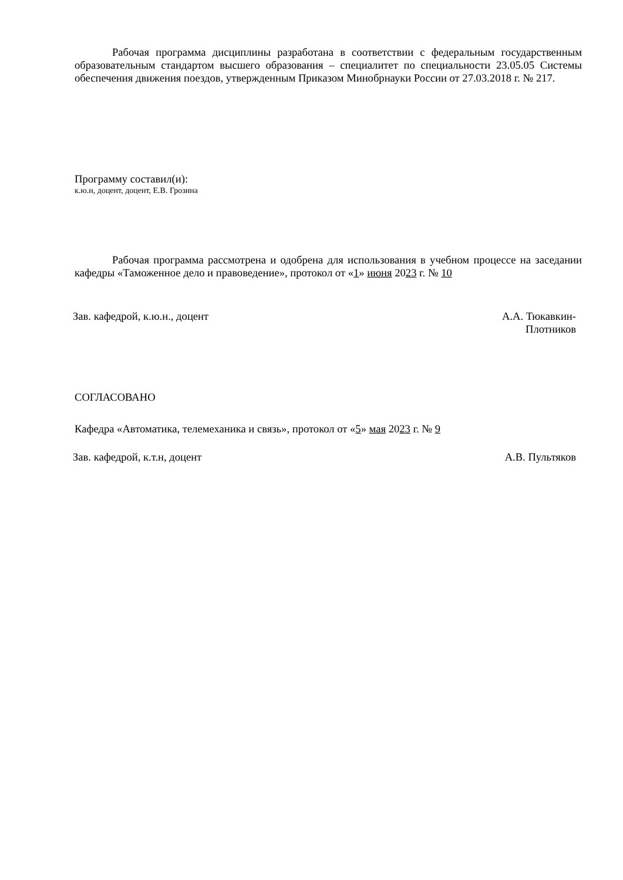Рабочая программа дисциплины разработана в соответствии с федеральным государственным образовательным стандартом высшего образования – специалитет по специальности 23.05.05 Системы обеспечения движения поездов, утвержденным Приказом Минобрнауки России от 27.03.2018 г. № 217.
Программу составил(и):
к.ю.н, доцент, доцент, Е.В. Грозина
Рабочая программа рассмотрена и одобрена для использования в учебном процессе на заседании кафедры «Таможенное дело и правоведение», протокол от «1» июня 2023 г. № 10
Зав. кафедрой, к.ю.н., доцент А.А. Тюкавкин-
Плотников
СОГЛАСОВАНО
Кафедра «Автоматика, телемеханика и связь», протокол от «5» мая 2023 г. № 9
Зав. кафедрой, к.т.н, доцент А.В. Пультяков